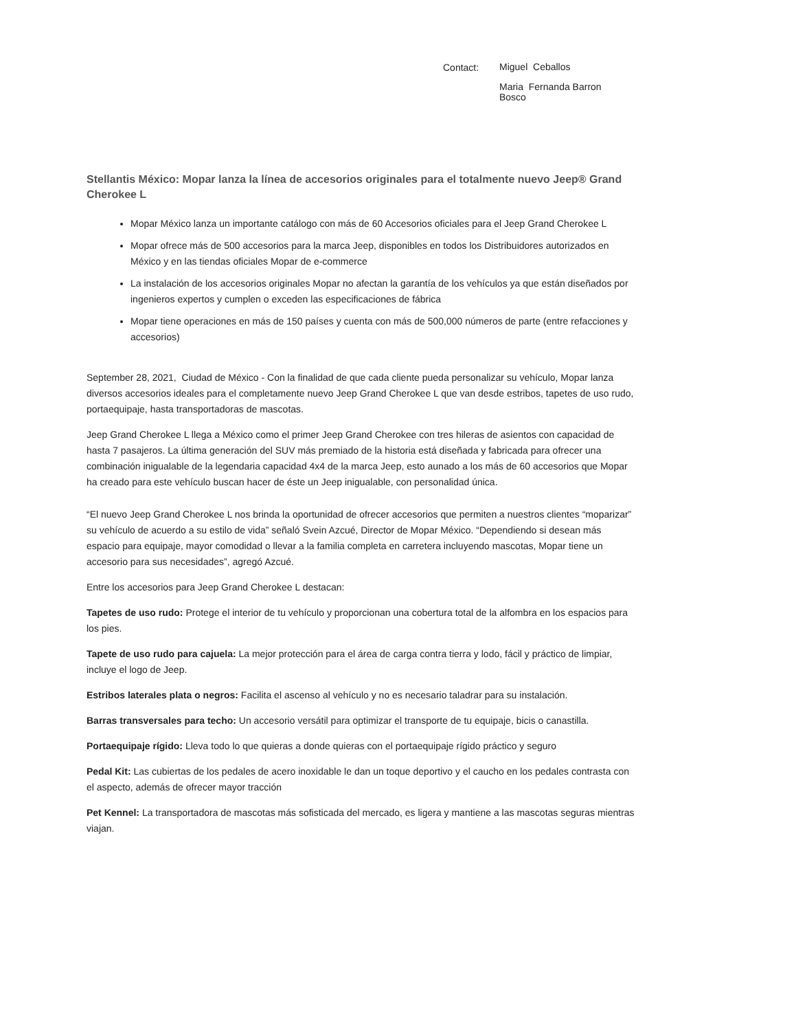Contact:
Miguel Ceballos
Maria Fernanda Barron
Bosco
Stellantis México: Mopar lanza la línea de accesorios originales para el totalmente nuevo Jeep® Grand Cherokee L
Mopar México lanza un importante catálogo con más de 60 Accesorios oficiales para el Jeep Grand Cherokee L
Mopar ofrece más de 500 accesorios para la marca Jeep, disponibles en todos los Distribuidores autorizados en México y en las tiendas oficiales Mopar de e-commerce
La instalación de los accesorios originales Mopar no afectan la garantía de los vehículos ya que están diseñados por ingenieros expertos y cumplen o exceden las especificaciones de fábrica
Mopar tiene operaciones en más de 150 países y cuenta con más de 500,000 números de parte (entre refacciones y accesorios)
September 28, 2021, Ciudad de México - Con la finalidad de que cada cliente pueda personalizar su vehículo, Mopar lanza diversos accesorios ideales para el completamente nuevo Jeep Grand Cherokee L que van desde estribos, tapetes de uso rudo, portaequipaje, hasta transportadoras de mascotas.
Jeep Grand Cherokee L llega a México como el primer Jeep Grand Cherokee con tres hileras de asientos con capacidad de hasta 7 pasajeros. La última generación del SUV más premiado de la historia está diseñada y fabricada para ofrecer una combinación inigualable de la legendaria capacidad 4x4 de la marca Jeep, esto aunado a los más de 60 accesorios que Mopar ha creado para este vehículo buscan hacer de éste un Jeep inigualable, con personalidad única.
“El nuevo Jeep Grand Cherokee L nos brinda la oportunidad de ofrecer accesorios que permiten a nuestros clientes “moparizar” su vehículo de acuerdo a su estilo de vida” señaló Svein Azcué, Director de Mopar México. “Dependiendo si desean más espacio para equipaje, mayor comodidad o llevar a la familia completa en carretera incluyendo mascotas, Mopar tiene un accesorio para sus necesidades”, agregó Azcué.
Entre los accesorios para Jeep Grand Cherokee L destacan:
Tapetes de uso rudo: Protege el interior de tu vehículo y proporcionan una cobertura total de la alfombra en los espacios para los pies.
Tapete de uso rudo para cajuela: La mejor protección para el área de carga contra tierra y lodo, fácil y práctico de limpiar, incluye el logo de Jeep.
Estribos laterales plata o negros: Facilita el ascenso al vehículo y no es necesario taladrar para su instalación.
Barras transversales para techo: Un accesorio versátil para optimizar el transporte de tu equipaje, bicis o canastilla.
Portaequipaje rígido: Lleva todo lo que quieras a donde quieras con el portaequipaje rígido práctico y seguro
Pedal Kit: Las cubiertas de los pedales de acero inoxidable le dan un toque deportivo y el caucho en los pedales contrasta con el aspecto, además de ofrecer mayor tracción
Pet Kennel: La transportadora de mascotas más sofisticada del mercado, es ligera y mantiene a las mascotas seguras mientras viajan.